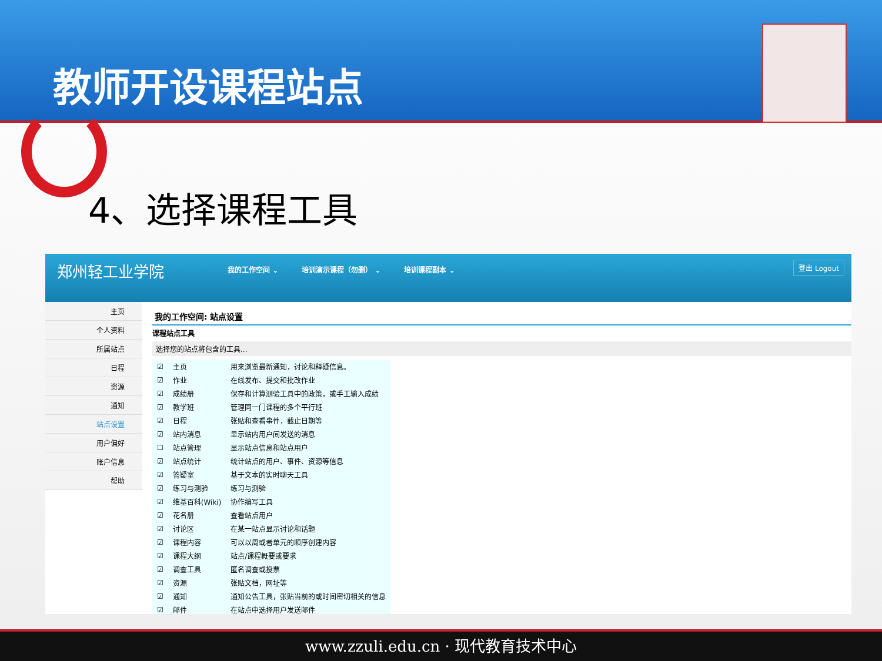教师开设课程站点
4、选择课程工具
郑州轻工业学院
我的工作空间 ⌄ 培训演示课程（勿删） ⌄ 培训课程副本 ⌄
登出 Logout
主页
个人资料
所属站点
日程
资源
通知
站点设置
用户偏好
账户信息
帮助
我的工作空间: 站点设置
课程站点工具
选择您的站点将包含的工具...
| ☑ | 主页 | 用来浏览最新通知，讨论和释疑信息。 |
| ☑ | 作业 | 在线发布、提交和批改作业 |
| ☑ | 成绩册 | 保存和计算测验工具中的政策，或手工输入成绩 |
| ☑ | 教学班 | 管理同一门课程的多个平行班 |
| ☑ | 日程 | 张贴和查看事件，截止日期等 |
| ☑ | 站内消息 | 显示站内用户间发送的消息 |
| ☐ | 站点管理 | 显示站点信息和站点用户 |
| ☑ | 站点统计 | 统计站点的用户、事件、资源等信息 |
| ☑ | 答疑室 | 基于文本的实时聊天工具 |
| ☑ | 练习与测验 | 练习与测验 |
| ☑ | 维基百科(Wiki) | 协作编写工具 |
| ☑ | 花名册 | 查看站点用户 |
| ☑ | 讨论区 | 在某一站点显示讨论和话题 |
| ☑ | 课程内容 | 可以以周或者单元的顺序创建内容 |
| ☑ | 课程大纲 | 站点/课程概要或要求 |
| ☑ | 调查工具 | 匿名调查或投票 |
| ☑ | 资源 | 张贴文档，网址等 |
| ☑ | 通知 | 通知公告工具，张贴当前的或时间密切相关的信息 |
| ☑ | 邮件 | 在站点中选择用户发送邮件 |
www.zzuli.edu.cn · 现代教育技术中心